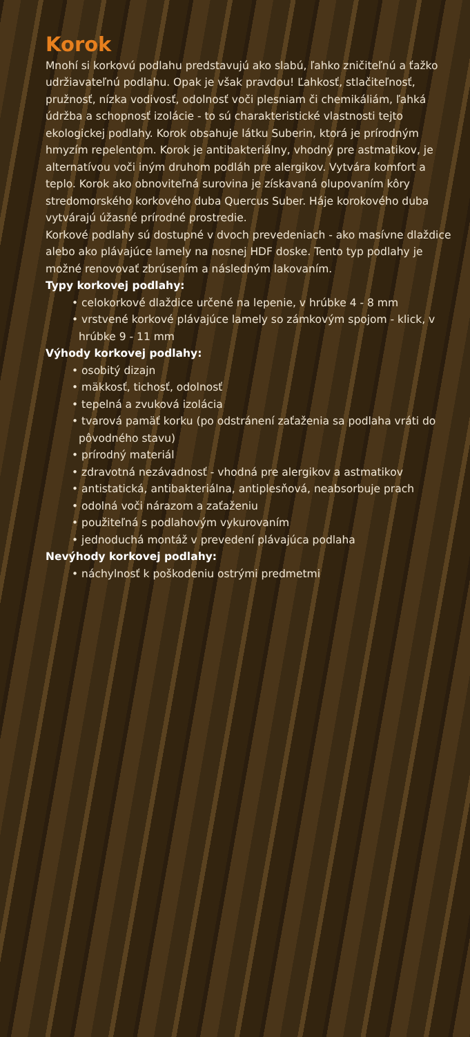Korok
Mnohí si korkovú podlahu predstavujú ako slabú, ľahko zničiteľnú a ťažko udržiavateľnú podlahu. Opak je však pravdou! Ľahkosť, stlačiteľnosť, pružnosť, nízka vodivosť, odolnosť voči plesniam či chemikáliám, ľahká údržba a schopnosť izolácie - to sú charakteristické vlastnosti tejto ekologickej podlahy. Korok obsahuje látku Suberin, ktorá je prírodným hmyzím repelentom. Korok je antibakteriálny, vhodný pre astmatikov, je alternatívou voči iným druhom podláh pre alergikov. Vytvára komfort a teplo. Korok ako obnoviteľná surovina je získavaná olupovaním kôry stredomorského korkového duba Quercus Suber. Háje korokového duba vytvárajú úžasné prírodné prostredie.
Korkové podlahy sú dostupné v dvoch prevedeniach - ako masívne dlaždice alebo ako plávajúce lamely na nosnej HDF doske. Tento typ podlahy je možné renovovať zbrúsením a následným lakovaním.
Typy korkovej podlahy:
• celokorkové dlaždice určené na lepenie, v hrúbke 4 - 8 mm
• vrstvené korkové plávajúce lamely so zámkovým spojom - klick, v hrúbke 9 - 11 mm
Výhody korkovej podlahy:
• osobitý dizajn
• mäkkosť, tichosť, odolnosť
• tepelná a zvuková izolácia
• tvarová pamäť korku (po odstránení zaťaženia sa podlaha vráti do pôvodného stavu)
• prírodný materiál
• zdravotná nezávadnosť - vhodná pre alergikov a astmatikov
• antistatická, antibakteriálna, antiplesňová, neabsorbuje prach
• odolná voči nárazom a zaťaženiu
• použiteľná s podlahovým vykurovaním
• jednoduchá montáž v prevedení plávajúca podlaha
Nevýhody korkovej podlahy:
• náchylnosť k poškodeniu ostrými predmetmi